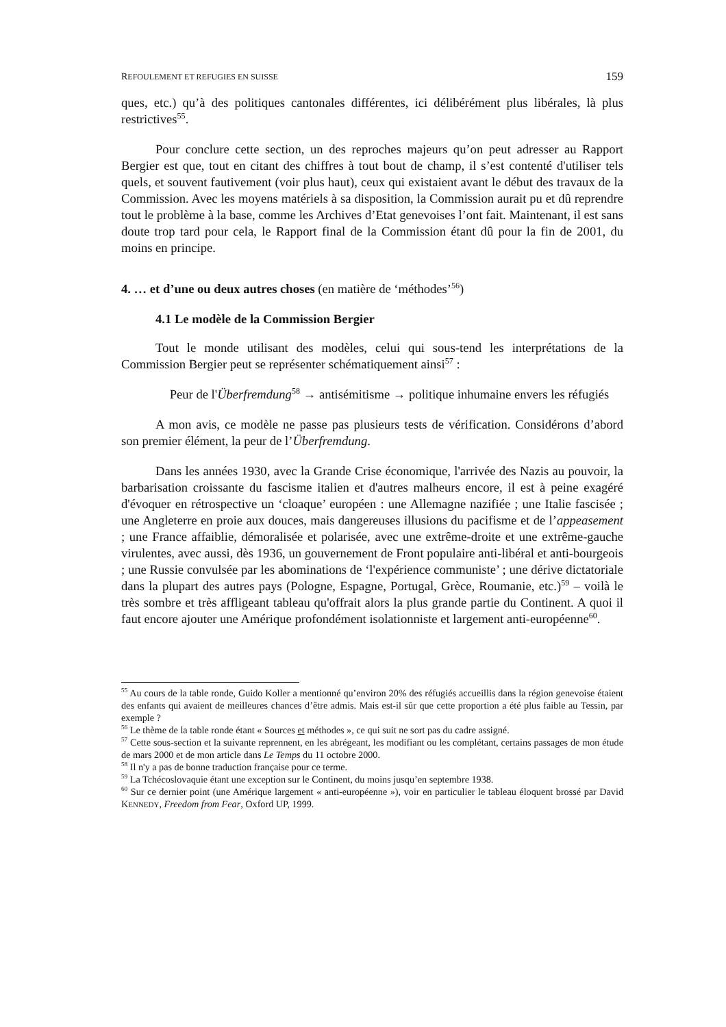REFOULEMENT ET REFUGIES EN SUISSE 159
ques, etc.) qu’à des politiques cantonales différentes, ici délibérément plus libérales, là plus restrictives<sup>55</sup>.
Pour conclure cette section, un des reproches majeurs qu’on peut adresser au Rapport Bergier est que, tout en citant des chiffres à tout bout de champ, il s’est contenté d'utiliser tels quels, et souvent fautivement (voir plus haut), ceux qui existaient avant le début des travaux de la Commission. Avec les moyens matériels à sa disposition, la Commission aurait pu et dû reprendre tout le problème à la base, comme les Archives d’Etat genevoises l’ont fait. Maintenant, il est sans doute trop tard pour cela, le Rapport final de la Commission étant dû pour la fin de 2001, du moins en principe.
4. … et d’une ou deux autres choses (en matière de ‘méthodes’<sup>56</sup>)
4.1 Le modèle de la Commission Bergier
Tout le monde utilisant des modèles, celui qui sous-tend les interprétations de la Commission Bergier peut se représenter schématiquement ainsi<sup>57</sup> :
Peur de l'Überfremdung<sup>58</sup> → antisémitisme → politique inhumaine envers les réfugiés
A mon avis, ce modèle ne passe pas plusieurs tests de vérification. Considérons d’abord son premier élément, la peur de l’Überfremdung.
Dans les années 1930, avec la Grande Crise économique, l'arrivée des Nazis au pouvoir, la barbarisation croissante du fascisme italien et d'autres malheurs encore, il est à peine exagéré d'évoquer en rétrospective un ‘cloaque’ européen : une Allemagne nazifiée ; une Italie fascisée ; une Angleterre en proie aux douces, mais dangereuses illusions du pacifisme et de l’appeasement ; une France affaiblie, démoralisée et polarisée, avec une extrême-droite et une extrême-gauche virulentes, avec aussi, dès 1936, un gouvernement de Front populaire anti-libéral et anti-bourgeois ; une Russie convulsée par les abominations de ‘l'expérience communiste’ ; une dérive dictatoriale dans la plupart des autres pays (Pologne, Espagne, Portugal, Grèce, Roumanie, etc.)<sup>59</sup> – voilà le très sombre et très affligeant tableau qu'offrait alors la plus grande partie du Continent. A quoi il faut encore ajouter une Amérique profondément isolationniste et largement anti-européenne<sup>60</sup>.
<sup>55</sup> Au cours de la table ronde, Guido Koller a mentionné qu’environ 20% des réfugiés accueillis dans la région genevoise étaient des enfants qui avaient de meilleures chances d’être admis. Mais est-il sûr que cette proportion a été plus faible au Tessin, par exemple ?
<sup>56</sup> Le thème de la table ronde étant « Sources et méthodes », ce qui suit ne sort pas du cadre assigné.
<sup>57</sup> Cette sous-section et la suivante reprennent, en les abrégeant, les modifiant ou les complétant, certains passages de mon étude de mars 2000 et de mon article dans Le Temps du 11 octobre 2000.
<sup>58</sup> Il n'y a pas de bonne traduction française pour ce terme.
<sup>59</sup> La Tchécoslovaquie étant une exception sur le Continent, du moins jusqu’en septembre 1938.
<sup>60</sup> Sur ce dernier point (une Amérique largement « anti-européenne »), voir en particulier le tableau éloquent brossé par David KENNEDY, Freedom from Fear, Oxford UP, 1999.